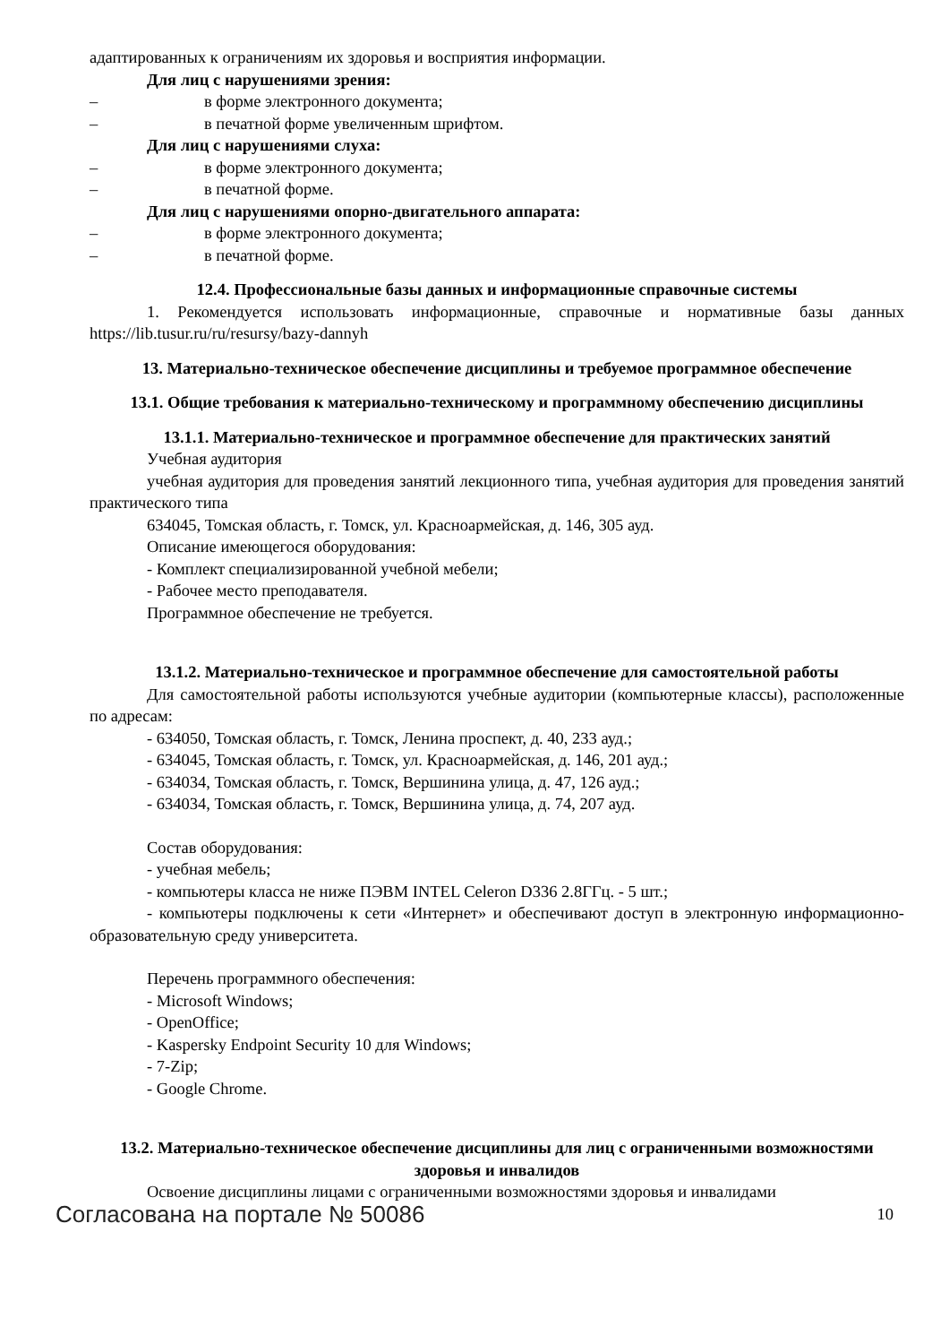адаптированных к ограничениям их здоровья и восприятия информации.
Для лиц с нарушениями зрения:
– в форме электронного документа;
– в печатной форме увеличенным шрифтом.
Для лиц с нарушениями слуха:
– в форме электронного документа;
– в печатной форме.
Для лиц с нарушениями опорно-двигательного аппарата:
– в форме электронного документа;
– в печатной форме.
12.4. Профессиональные базы данных и информационные справочные системы
1. Рекомендуется использовать информационные, справочные и нормативные базы данных https://lib.tusur.ru/ru/resursy/bazy-dannyh
13. Материально-техническое обеспечение дисциплины и требуемое программное обеспечение
13.1. Общие требования к материально-техническому и программному обеспечению дисциплины
13.1.1. Материально-техническое и программное обеспечение для практических занятий
Учебная аудитория
учебная аудитория для проведения занятий лекционного типа, учебная аудитория для проведения занятий практического типа
634045, Томская область, г. Томск, ул. Красноармейская, д. 146, 305 ауд.
Описание имеющегося оборудования:
- Комплект специализированной учебной мебели;
- Рабочее место преподавателя.
Программное обеспечение не требуется.
13.1.2. Материально-техническое и программное обеспечение для самостоятельной работы
Для самостоятельной работы используются учебные аудитории (компьютерные классы), расположенные по адресам:
- 634050, Томская область, г. Томск, Ленина проспект, д. 40, 233 ауд.;
- 634045, Томская область, г. Томск, ул. Красноармейская, д. 146, 201 ауд.;
- 634034, Томская область, г. Томск, Вершинина улица, д. 47, 126 ауд.;
- 634034, Томская область, г. Томск, Вершинина улица, д. 74, 207 ауд.
Состав оборудования:
- учебная мебель;
- компьютеры класса не ниже ПЭВМ INTEL Celeron D336 2.8ГГц. - 5 шт.;
- компьютеры подключены к сети «Интернет» и обеспечивают доступ в электронную информационно-образовательную среду университета.
Перечень программного обеспечения:
- Microsoft Windows;
- OpenOffice;
- Kaspersky Endpoint Security 10 для Windows;
- 7-Zip;
- Google Chrome.
13.2. Материально-техническое обеспечение дисциплины для лиц с ограниченными возможностями здоровья и инвалидов
Освоение дисциплины лицами с ограниченными возможностями здоровья и инвалидами
Согласована на портале № 50086 10